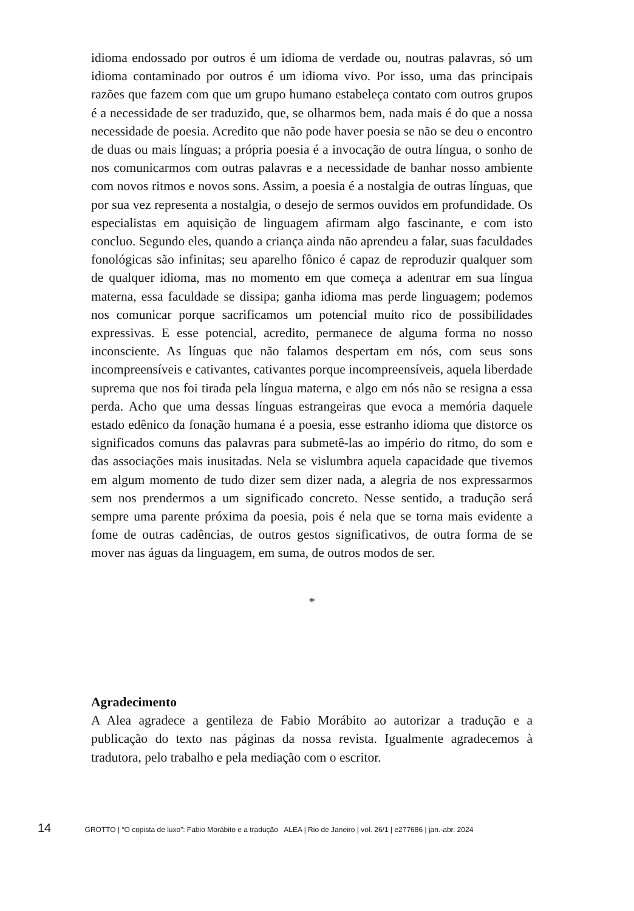idioma endossado por outros é um idioma de verdade ou, noutras palavras, só um idioma contaminado por outros é um idioma vivo. Por isso, uma das principais razões que fazem com que um grupo humano estabeleça contato com outros grupos é a necessidade de ser traduzido, que, se olharmos bem, nada mais é do que a nossa necessidade de poesia. Acredito que não pode haver poesia se não se deu o encontro de duas ou mais línguas; a própria poesia é a invocação de outra língua, o sonho de nos comunicarmos com outras palavras e a necessidade de banhar nosso ambiente com novos ritmos e novos sons. Assim, a poesia é a nostalgia de outras línguas, que por sua vez representa a nostalgia, o desejo de sermos ouvidos em profundidade. Os especialistas em aquisição de linguagem afirmam algo fascinante, e com isto concluo. Segundo eles, quando a criança ainda não aprendeu a falar, suas faculdades fonológicas são infinitas; seu aparelho fônico é capaz de reproduzir qualquer som de qualquer idioma, mas no momento em que começa a adentrar em sua língua materna, essa faculdade se dissipa; ganha idioma mas perde linguagem; podemos nos comunicar porque sacrificamos um potencial muito rico de possibilidades expressivas. E esse potencial, acredito, permanece de alguma forma no nosso inconsciente. As línguas que não falamos despertam em nós, com seus sons incompreensíveis e cativantes, cativantes porque incompreensíveis, aquela liberdade suprema que nos foi tirada pela língua materna, e algo em nós não se resigna a essa perda. Acho que uma dessas línguas estrangeiras que evoca a memória daquele estado edênico da fonação humana é a poesia, esse estranho idioma que distorce os significados comuns das palavras para submetê-las ao império do ritmo, do som e das associações mais inusitadas. Nela se vislumbra aquela capacidade que tivemos em algum momento de tudo dizer sem dizer nada, a alegria de nos expressarmos sem nos prendermos a um significado concreto. Nesse sentido, a tradução será sempre uma parente próxima da poesia, pois é nela que se torna mais evidente a fome de outras cadências, de outros gestos significativos, de outra forma de se mover nas águas da linguagem, em suma, de outros modos de ser.
*
Agradecimento
A Alea agradece a gentileza de Fabio Morábito ao autorizar a tradução e a publicação do texto nas páginas da nossa revista. Igualmente agradecemos à tradutora, pelo trabalho e pela mediação com o escritor.
14 GROTTO | “O copista de luxo”: Fabio Morábito e a tradução ALEA | Rio de Janeiro | vol. 26/1 | e277686 | jan.-abr. 2024